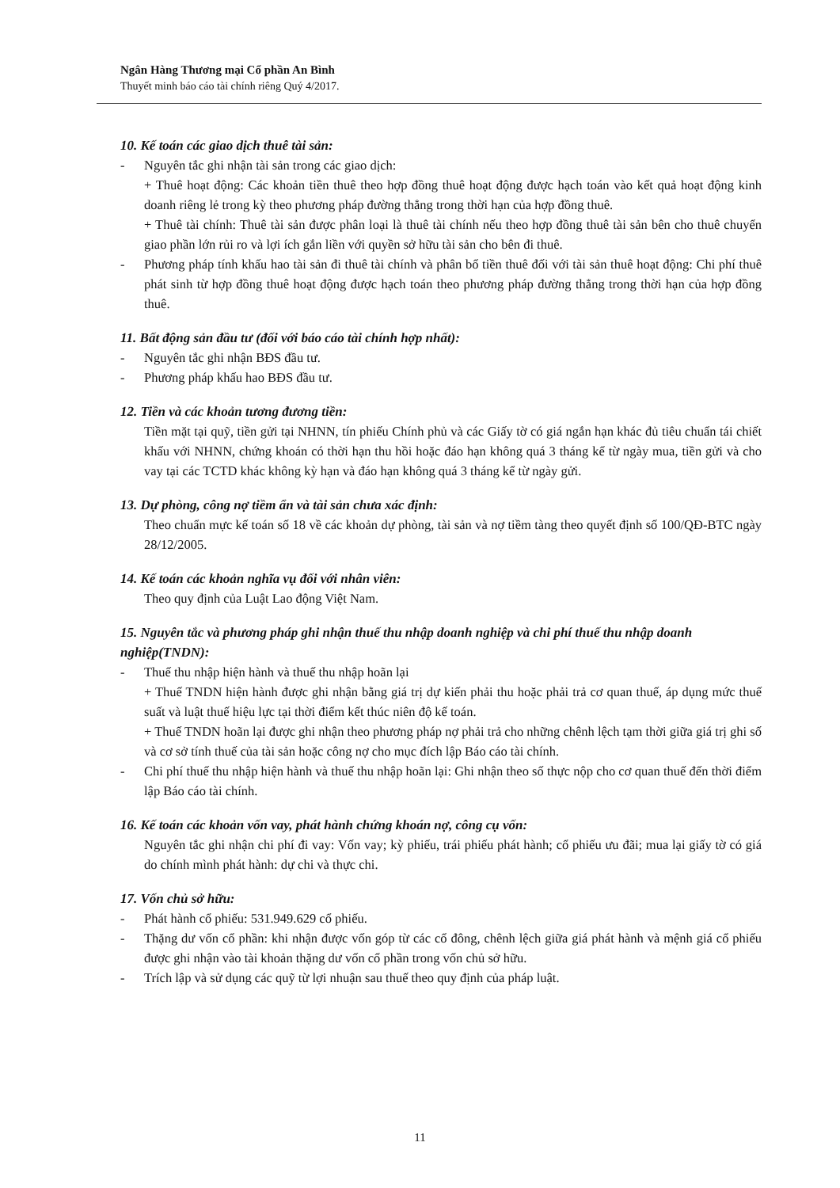Ngân Hàng Thương mại Cổ phần An Bình
Thuyết minh báo cáo tài chính riêng Quý 4/2017.
10. Kế toán các giao dịch thuê tài sản:
- Nguyên tắc ghi nhận tài sản trong các giao dịch:
+ Thuê hoạt động: Các khoản tiền thuê theo hợp đồng thuê hoạt động được hạch toán vào kết quả hoạt động kinh doanh riêng lẻ trong kỳ theo phương pháp đường thẳng trong thời hạn của hợp đồng thuê.
+ Thuê tài chính: Thuê tài sản được phân loại là thuê tài chính nếu theo hợp đồng thuê tài sản bên cho thuê chuyển giao phần lớn rủi ro và lợi ích gắn liền với quyền sở hữu tài sản cho bên đi thuê.
- Phương pháp tính khấu hao tài sản đi thuê tài chính và phân bổ tiền thuê đối với tài sản thuê hoạt động: Chi phí thuê phát sinh từ hợp đồng thuê hoạt động được hạch toán theo phương pháp đường thẳng trong thời hạn của hợp đồng thuê.
11. Bất động sản đầu tư (đối với báo cáo tài chính hợp nhất):
- Nguyên tắc ghi nhận BĐS đầu tư.
- Phương pháp khấu hao BĐS đầu tư.
12. Tiền và các khoản tương đương tiền:
Tiền mặt tại quỹ, tiền gửi tại NHNN, tín phiếu Chính phủ và các Giấy tờ có giá ngắn hạn khác đủ tiêu chuẩn tái chiết khấu với NHNN, chứng khoán có thời hạn thu hồi hoặc đáo hạn không quá 3 tháng kể từ ngày mua, tiền gửi và cho vay tại các TCTD khác không kỳ hạn và đáo hạn không quá 3 tháng kể từ ngày gửi.
13. Dự phòng, công nợ tiềm ẩn và tài sản chưa xác định:
Theo chuẩn mực kế toán số 18 về các khoản dự phòng, tài sản và nợ tiềm tàng theo quyết định số 100/QĐ-BTC ngày 28/12/2005.
14. Kế toán các khoản nghĩa vụ đối với nhân viên:
Theo quy định của Luật Lao động Việt Nam.
15. Nguyên tắc và phương pháp ghi nhận thuế thu nhập doanh nghiệp và chi phí thuế thu nhập doanh nghiệp(TNDN):
- Thuế thu nhập hiện hành và thuế thu nhập hoãn lại
+ Thuế TNDN hiện hành được ghi nhận bằng giá trị dự kiến phải thu hoặc phải trả cơ quan thuế, áp dụng mức thuế suất và luật thuế hiệu lực tại thời điểm kết thúc niên độ kế toán.
+ Thuế TNDN hoãn lại được ghi nhận theo phương pháp nợ phải trả cho những chênh lệch tạm thời giữa giá trị ghi số và cơ sở tính thuế của tài sản hoặc công nợ cho mục đích lập Báo cáo tài chính.
- Chi phí thuế thu nhập hiện hành và thuế thu nhập hoãn lại: Ghi nhận theo số thực nộp cho cơ quan thuế đến thời điểm lập Báo cáo tài chính.
16. Kế toán các khoản vốn vay, phát hành chứng khoán nợ, công cụ vốn:
Nguyên tắc ghi nhận chi phí đi vay: Vốn vay; kỳ phiếu, trái phiếu phát hành; cổ phiếu ưu đãi; mua lại giấy tờ có giá do chính mình phát hành: dự chi và thực chi.
17. Vốn chủ sở hữu:
- Phát hành cổ phiếu: 531.949.629 cổ phiếu.
- Thặng dư vốn cổ phần: khi nhận được vốn góp từ các cổ đông, chênh lệch giữa giá phát hành và mệnh giá cổ phiếu được ghi nhận vào tài khoản thặng dư vốn cổ phần trong vốn chủ sở hữu.
- Trích lập và sử dụng các quỹ từ lợi nhuận sau thuế theo quy định của pháp luật.
11